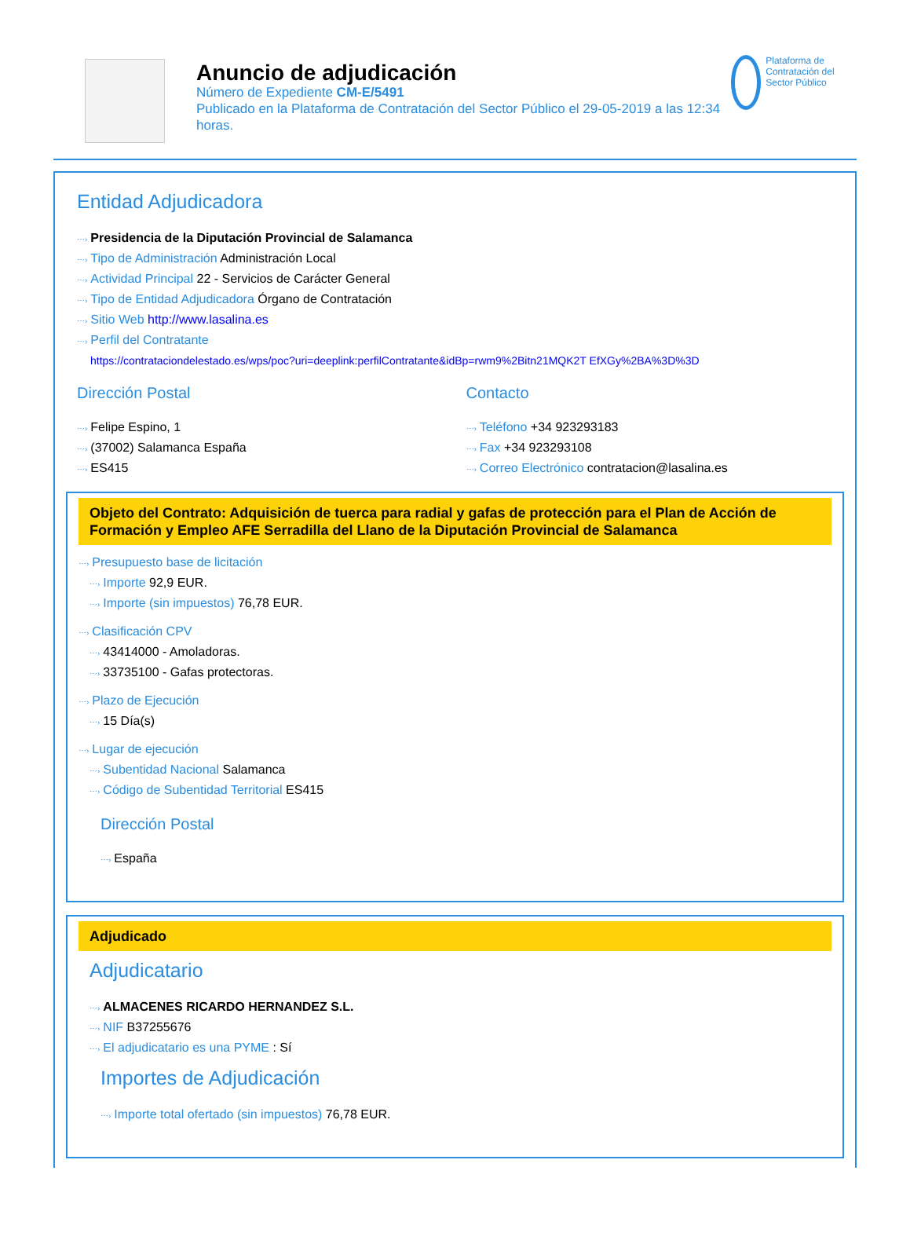Anuncio de adjudicación
Número de Expediente CM-E/5491
Publicado en la Plataforma de Contratación del Sector Público el 29-05-2019 a las 12:34 horas.
Plataforma de Contratación del Sector Público
Entidad Adjudicadora
⋯› Presidencia de la Diputación Provincial de Salamanca
⋯› Tipo de Administración Administración Local
⋯› Actividad Principal 22 - Servicios de Carácter General
⋯› Tipo de Entidad Adjudicadora Órgano de Contratación
⋯› Sitio Web http://www.lasalina.es
⋯› Perfil del Contratante
https://contrataciondelestado.es/wps/poc?uri=deeplink:perfilContratante&idBp=rwm9%2Bitn21MQK2T EfXGy%2BA%3D%3D
Dirección Postal
⋯› Felipe Espino, 1
⋯› (37002) Salamanca España
⋯› ES415
Contacto
⋯› Teléfono +34 923293183
⋯› Fax +34 923293108
⋯› Correo Electrónico contratacion@lasalina.es
Objeto del Contrato: Adquisición de tuerca para radial y gafas de protección para el Plan de Acción de Formación y Empleo AFE Serradilla del Llano de la Diputación Provincial de Salamanca
⋯› Presupuesto base de licitación
⋯› Importe 92,9 EUR.
⋯› Importe (sin impuestos) 76,78 EUR.
⋯› Clasificación CPV
⋯› 43414000 - Amoladoras.
⋯› 33735100 - Gafas protectoras.
⋯› Plazo de Ejecución
⋯› 15 Día(s)
⋯› Lugar de ejecución
⋯› Subentidad Nacional Salamanca
⋯› Código de Subentidad Territorial ES415
Dirección Postal
⋯› España
Adjudicado
Adjudicatario
⋯› ALMACENES RICARDO HERNANDEZ S.L.
⋯› NIF B37255676
⋯› El adjudicatario es una PYME : Sí
Importes de Adjudicación
⋯› Importe total ofertado (sin impuestos) 76,78 EUR.